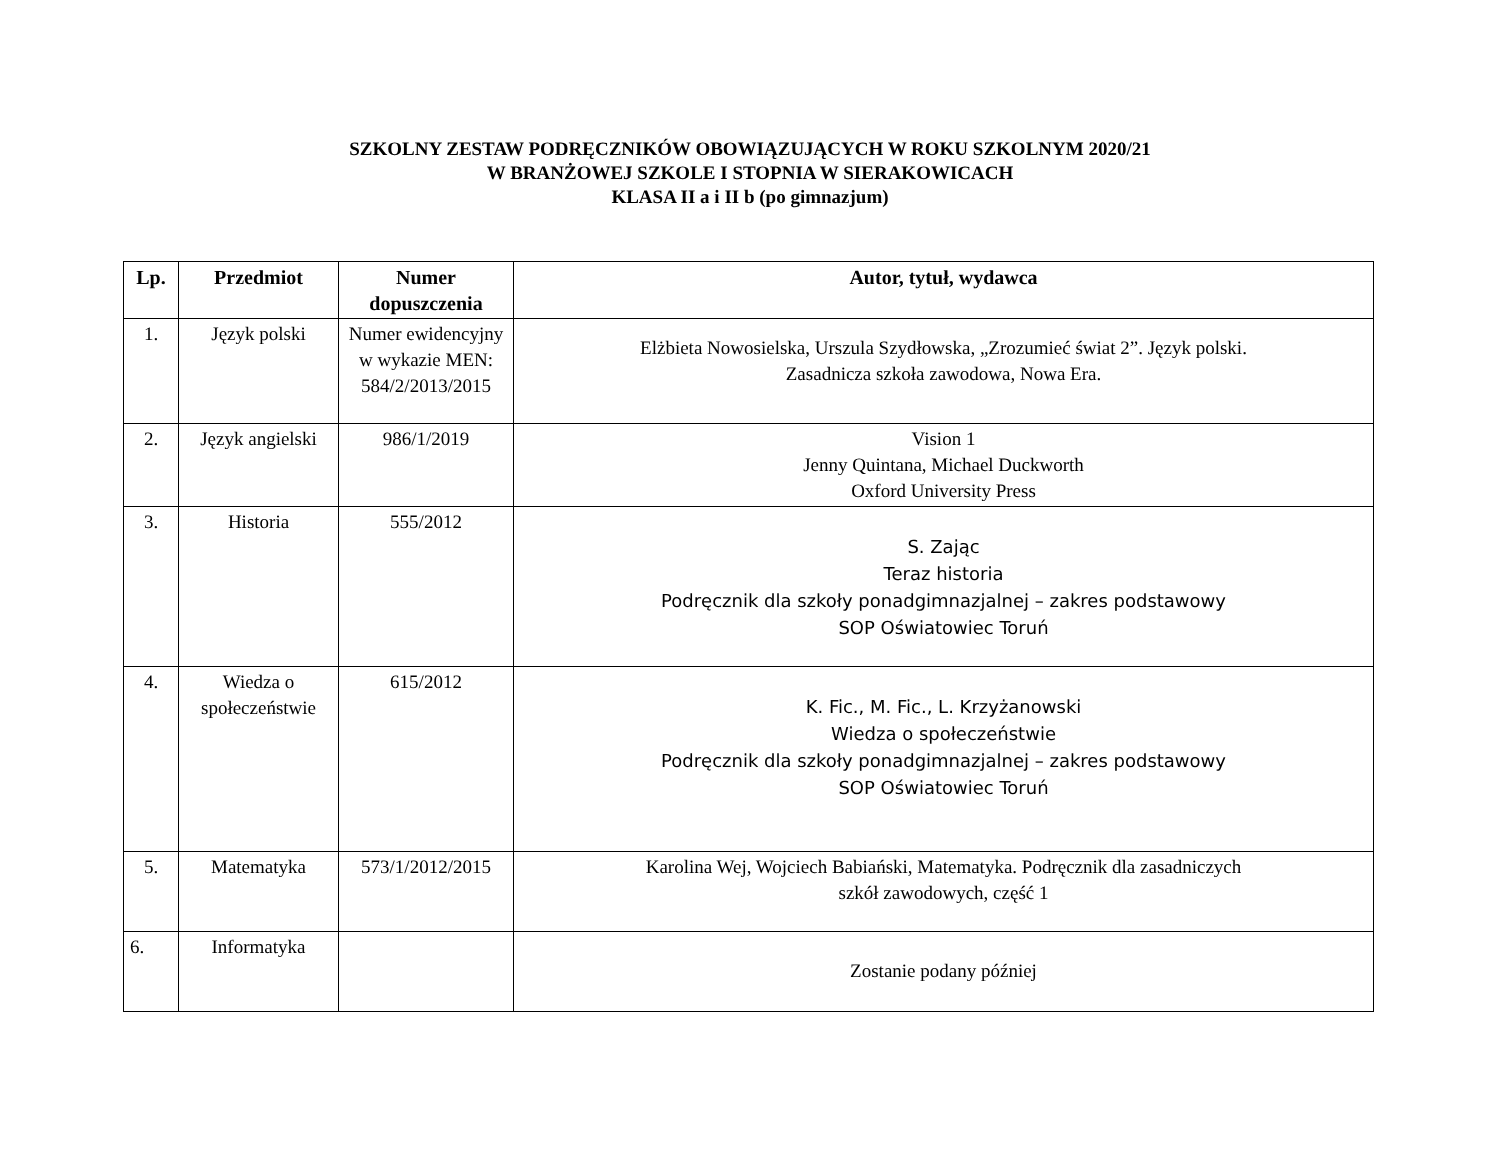SZKOLNY ZESTAW PODRĘCZNIKÓW OBOWIĄZUJĄCYCH W ROKU SZKOLNYM 2020/21
W BRANŻOWEJ SZKOLE I STOPNIA W SIERAKOWICACH
KLASA II a i II b (po gimnazjum)
| Lp. | Przedmiot | Numer dopuszczenia | Autor, tytuł, wydawca |
| --- | --- | --- | --- |
| 1. | Język polski | Numer ewidencyjny w wykazie MEN: 584/2/2013/2015 | Elżbieta Nowosielska, Urszula Szydłowska, „Zrozumieć świat 2”. Język polski. Zasadnicza szkoła zawodowa, Nowa Era. |
| 2. | Język angielski | 986/1/2019 | Vision 1 Jenny Quintana, Michael Duckworth Oxford University Press |
| 3. | Historia | 555/2012 | S. Zając Teraz historia Podręcznik dla szkoły ponadgimnazjalnej – zakres podstawowy SOP Oświatowiec Toruń |
| 4. | Wiedza o społeczeństwie | 615/2012 | K. Fic., M. Fic., L. Krzyżanowski Wiedza o społeczeństwie Podręcznik dla szkoły ponadgimnazjalnej – zakres podstawowy SOP Oświatowiec Toruń |
| 5. | Matematyka | 573/1/2012/2015 | Karolina Wej, Wojciech Babiański, Matematyka. Podręcznik dla zasadniczych szkół zawodowych, część 1 |
| 6. | Informatyka | | Zostanie podany później |